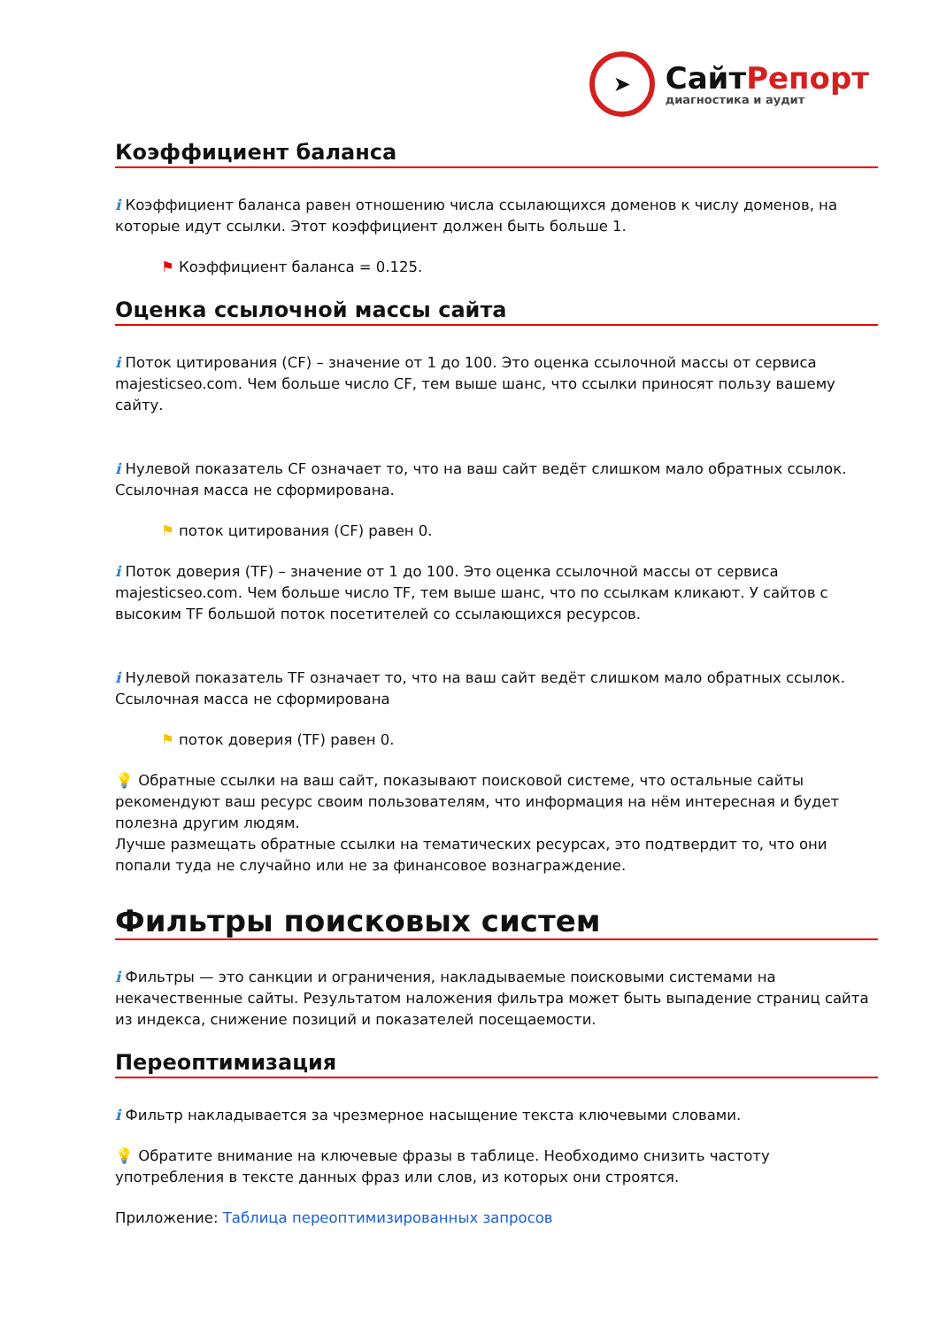➤
СайтРепорт
диагностика и аудит
Коэффициент баланса
i Коэффициент баланса равен отношению числа ссылающихся доменов к числу доменов, на которые идут ссылки. Этот коэффициент должен быть больше 1.
⚑ Коэффициент баланса = 0.125.
Оценка ссылочной массы сайта
i Поток цитирования (CF) – значение от 1 до 100. Это оценка ссылочной массы от сервиса majesticseo.com. Чем больше число CF, тем выше шанс, что ссылки приносят пользу вашему сайту.
i Нулевой показатель CF означает то, что на ваш сайт ведёт слишком мало обратных ссылок. Ссылочная масса не сформирована.
⚑ поток цитирования (CF) равен 0.
i Поток доверия (TF) – значение от 1 до 100. Это оценка ссылочной массы от сервиса majesticseo.com. Чем больше число TF, тем выше шанс, что по ссылкам кликают. У сайтов с высоким TF большой поток посетителей со ссылающихся ресурсов.
i Нулевой показатель TF означает то, что на ваш сайт ведёт слишком мало обратных ссылок. Ссылочная масса не сформирована
⚑ поток доверия (TF) равен 0.
💡 Обратные ссылки на ваш сайт, показывают поисковой системе, что остальные сайты рекомендуют ваш ресурс своим пользователям, что информация на нём интересная и будет полезна другим людям.
Лучше размещать обратные ссылки на тематических ресурсах, это подтвердит то, что они попали туда не случайно или не за финансовое вознаграждение.
Фильтры поисковых систем
i Фильтры — это санкции и ограничения, накладываемые поисковыми системами на некачественные сайты. Результатом наложения фильтра может быть выпадение страниц сайта из индекса, снижение позиций и показателей посещаемости.
Переоптимизация
i Фильтр накладывается за чрезмерное насыщение текста ключевыми словами.
💡 Обратите внимание на ключевые фразы в таблице. Необходимо снизить частоту употребления в тексте данных фраз или слов, из которых они строятся.
Приложение: Таблица переоптимизированных запросов